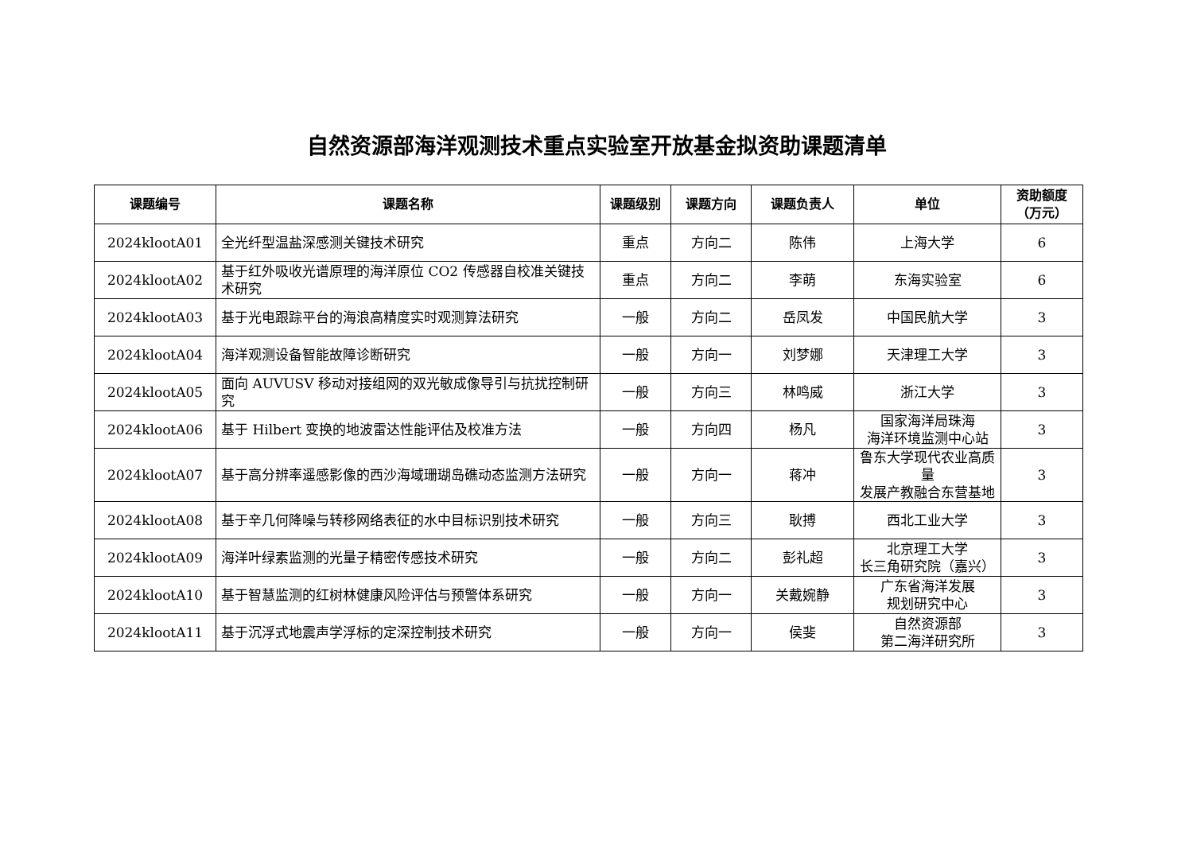自然资源部海洋观测技术重点实验室开放基金拟资助课题清单
| 课题编号 | 课题名称 | 课题级别 | 课题方向 | 课题负责人 | 单位 | 资助额度（万元） |
| --- | --- | --- | --- | --- | --- | --- |
| 2024klootA01 | 全光纤型温盐深感测关键技术研究 | 重点 | 方向二 | 陈伟 | 上海大学 | 6 |
| 2024klootA02 | 基于红外吸收光谱原理的海洋原位 CO2 传感器自校准关键技术研究 | 重点 | 方向二 | 李萌 | 东海实验室 | 6 |
| 2024klootA03 | 基于光电跟踪平台的海浪高精度实时观测算法研究 | 一般 | 方向二 | 岳凤发 | 中国民航大学 | 3 |
| 2024klootA04 | 海洋观测设备智能故障诊断研究 | 一般 | 方向一 | 刘梦娜 | 天津理工大学 | 3 |
| 2024klootA05 | 面向 AUVUSV 移动对接组网的双光敏成像导引与抗扰控制研究 | 一般 | 方向三 | 林鸣威 | 浙江大学 | 3 |
| 2024klootA06 | 基于 Hilbert 变换的地波雷达性能评估及校准方法 | 一般 | 方向四 | 杨凡 | 国家海洋局珠海 海洋环境监测中心站 | 3 |
| 2024klootA07 | 基于高分辨率遥感影像的西沙海域珊瑚岛礁动态监测方法研究 | 一般 | 方向一 | 蒋冲 | 鲁东大学现代农业高质量 发展产教融合东营基地 | 3 |
| 2024klootA08 | 基于辛几何降噪与转移网络表征的水中目标识别技术研究 | 一般 | 方向三 | 耿搏 | 西北工业大学 | 3 |
| 2024klootA09 | 海洋叶绿素监测的光量子精密传感技术研究 | 一般 | 方向二 | 彭礼超 | 北京理工大学 长三角研究院（嘉兴） | 3 |
| 2024klootA10 | 基于智慧监测的红树林健康风险评估与预警体系研究 | 一般 | 方向一 | 关戴婉静 | 广东省海洋发展 规划研究中心 | 3 |
| 2024klootA11 | 基于沉浮式地震声学浮标的定深控制技术研究 | 一般 | 方向一 | 侯斐 | 自然资源部 第二海洋研究所 | 3 |